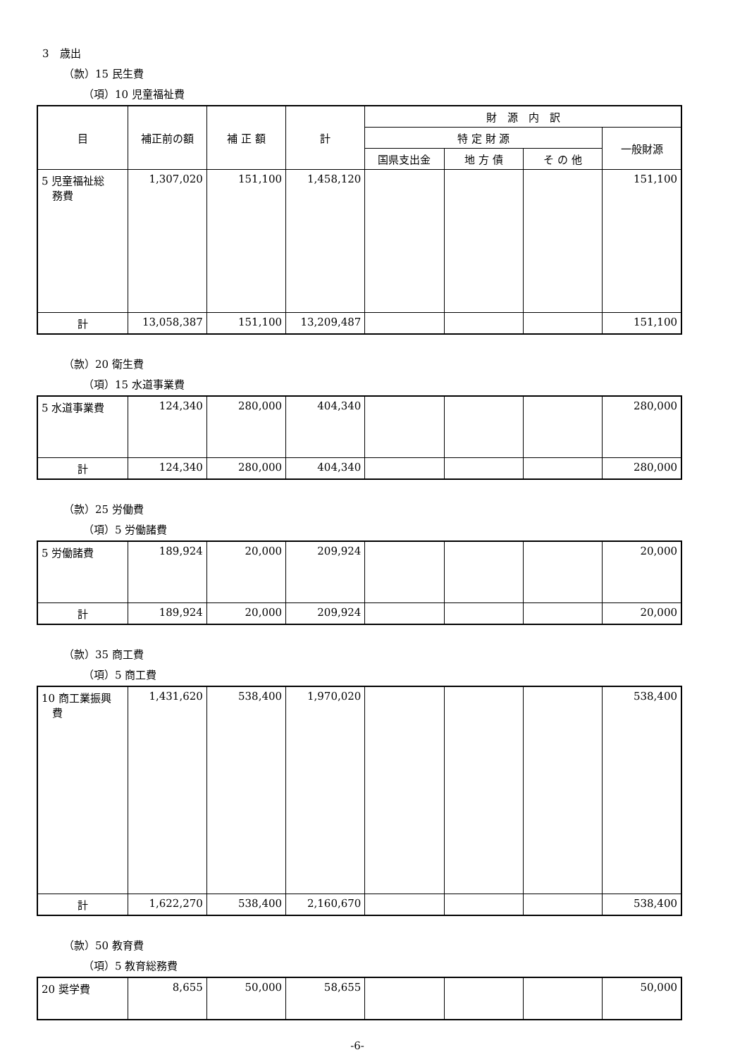3　歳出
（款）15 民生費
（項）10 児童福祉費
| 目 | 補正前の額 | 補 正 額 | 計 | 財 源 内 訳 | | | |
| | | | | 特 定 財 源 | | | 一般財源 |
| | | | | 国県支出金 | 地 方 債 | そ の 他 | |
| 5 児童福祉総 務費 | 1,307,020 | 151,100 | 1,458,120 | | | | 151,100 |
| 計 | 13,058,387 | 151,100 | 13,209,487 | | | | 151,100 |
（款）20 衛生費
（項）15 水道事業費
| 5 水道事業費 | 124,340 | 280,000 | 404,340 | | | | 280,000 |
| 計 | 124,340 | 280,000 | 404,340 | | | | 280,000 |
（款）25 労働費
（項）5 労働諸費
| 5 労働諸費 | 189,924 | 20,000 | 209,924 | | | | 20,000 |
| 計 | 189,924 | 20,000 | 209,924 | | | | 20,000 |
（款）35 商工費
（項）5 商工費
| 10 商工業振興 費 | 1,431,620 | 538,400 | 1,970,020 | | | | 538,400 |
| 計 | 1,622,270 | 538,400 | 2,160,670 | | | | 538,400 |
（款）50 教育費
（項）5 教育総務費
| 20 奨学費 | 8,655 | 50,000 | 58,655 | | | | 50,000 |
-6-